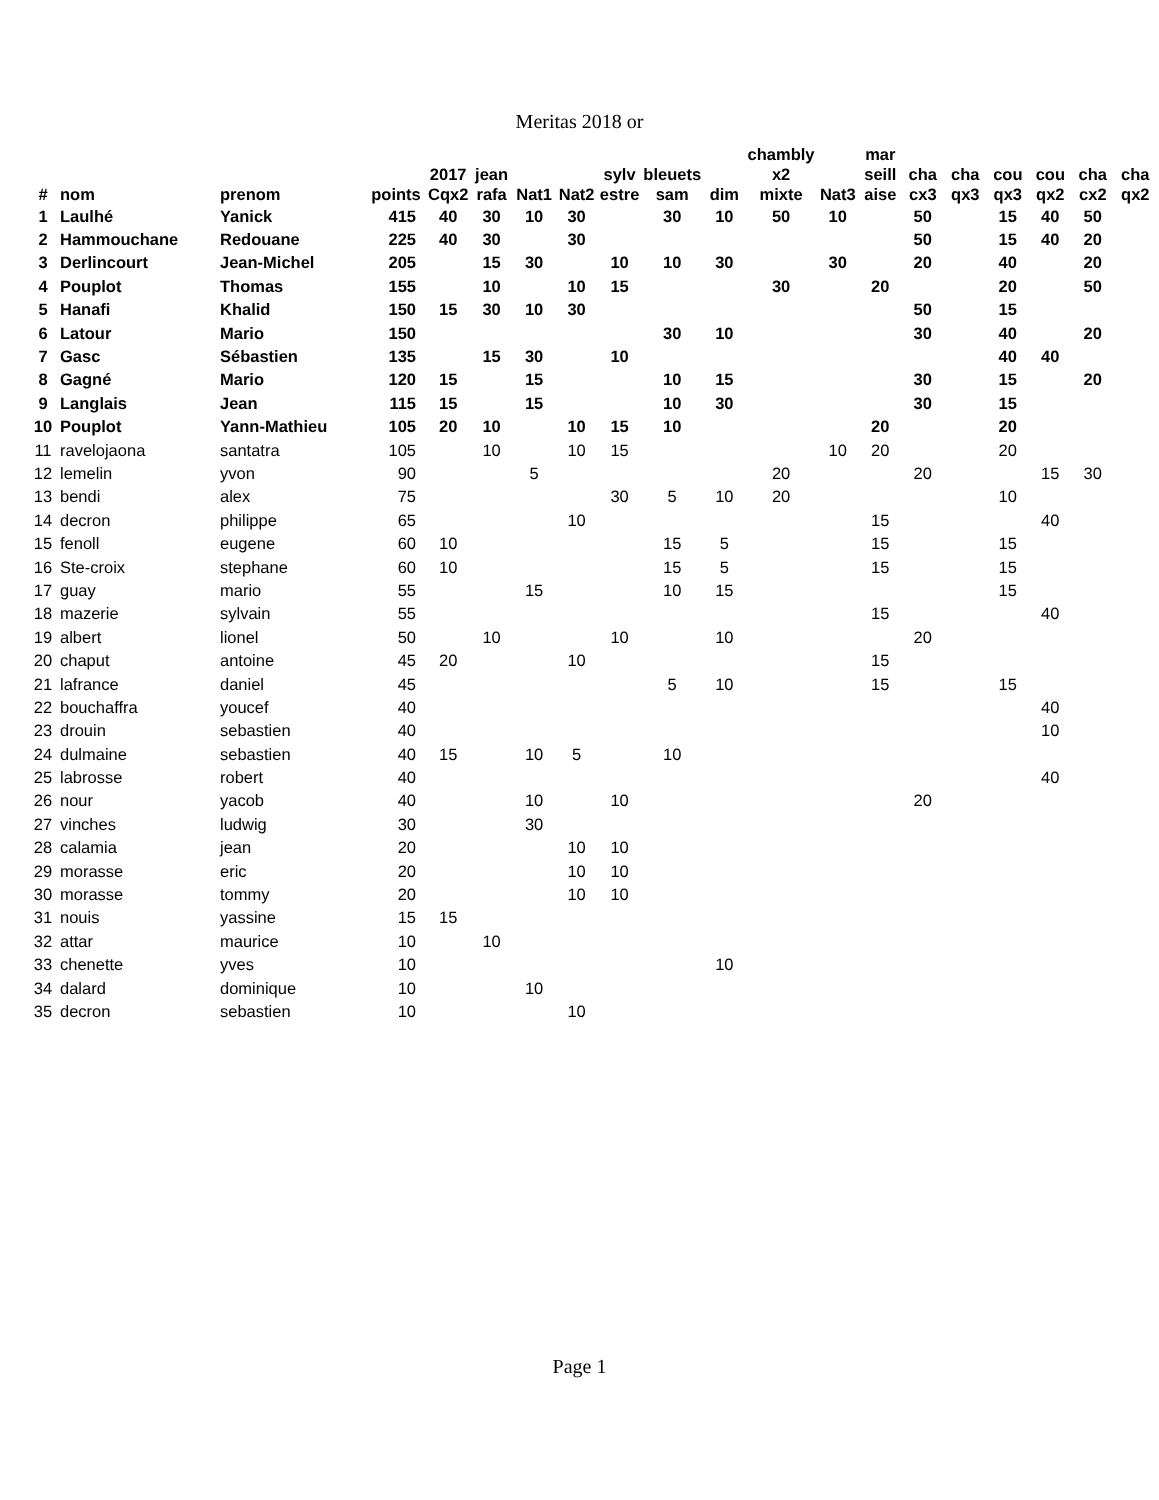Meritas 2018 or
| # | nom | prenom | points | 2017 Cqx2 | jean rafa | Nat1 | Nat2 | sylv estre | bleuets sam | dim | chambly x2 mixte | Nat3 | mar seill aise | cha cx3 | cha qx3 | cou qx3 | cou qx2 | cha cx2 | cha qx2 |
| --- | --- | --- | --- | --- | --- | --- | --- | --- | --- | --- | --- | --- | --- | --- | --- | --- | --- | --- | --- |
| 1 | Laulhé | Yanick | 415 | 40 | 30 | 10 | 30 | | 30 | 10 | 50 | 10 | | 50 | | 15 | 40 | 50 | |
| 2 | Hammouchane | Redouane | 225 | 40 | 30 | | 30 | | | | | | | 50 | | 15 | 40 | 20 | |
| 3 | Derlincourt | Jean-Michel | 205 | | 15 | 30 | | 10 | 10 | 30 | | 30 | | 20 | | 40 | | 20 | |
| 4 | Pouplot | Thomas | 155 | | 10 | | 10 | 15 | | | 30 | | 20 | | | 20 | | 50 | |
| 5 | Hanafi | Khalid | 150 | 15 | 30 | 10 | 30 | | | | | | | 50 | | 15 | | | |
| 6 | Latour | Mario | 150 | | | | | | 30 | 10 | | | | 30 | | 40 | | 20 | |
| 7 | Gasc | Sébastien | 135 | | 15 | 30 | | 10 | | | | | | | | 40 | 40 | | |
| 8 | Gagné | Mario | 120 | 15 | | 15 | | | 10 | 15 | | | | 30 | | 15 | | 20 | |
| 9 | Langlais | Jean | 115 | 15 | | 15 | | | 10 | 30 | | | | 30 | | 15 | | | |
| 10 | Pouplot | Yann-Mathieu | 105 | 20 | 10 | | 10 | 15 | 10 | | | | 20 | | | 20 | | | |
| 11 | ravelojaona | santatra | 105 | | 10 | | 10 | 15 | | | | 10 | 20 | | | 20 | | | |
| 12 | lemelin | yvon | 90 | | | 5 | | | | | 20 | | | 20 | | | 15 | 30 | |
| 13 | bendi | alex | 75 | | | | | 30 | 5 | 10 | 20 | | | | | 10 | | | |
| 14 | decron | philippe | 65 | | | | 10 | | | | | | 15 | | | | 40 | | |
| 15 | fenoll | eugene | 60 | 10 | | | | | 15 | 5 | | | 15 | | | 15 | | | |
| 16 | Ste-croix | stephane | 60 | 10 | | | | | 15 | 5 | | | 15 | | | 15 | | | |
| 17 | guay | mario | 55 | | | 15 | | | 10 | 15 | | | | | | 15 | | | |
| 18 | mazerie | sylvain | 55 | | | | | | | | | | 15 | | | | 40 | | |
| 19 | albert | lionel | 50 | | 10 | | | 10 | | 10 | | | | 20 | | | | | |
| 20 | chaput | antoine | 45 | 20 | | | 10 | | | | | | 15 | | | | | | |
| 21 | lafrance | daniel | 45 | | | | | | 5 | 10 | | | 15 | | | 15 | | | |
| 22 | bouchaffra | youcef | 40 | | | | | | | | | | | | | | 40 | | |
| 23 | drouin | sebastien | 40 | | | | | | | | | | | | | | 10 | | |
| 24 | dulmaine | sebastien | 40 | 15 | | 10 | 5 | | 10 | | | | | | | | | | |
| 25 | labrosse | robert | 40 | | | | | | | | | | | | | | 40 | | |
| 26 | nour | yacob | 40 | | | 10 | | 10 | | | | | | 20 | | | | | |
| 27 | vinches | ludwig | 30 | | | 30 | | | | | | | | | | | | | |
| 28 | calamia | jean | 20 | | | | 10 | 10 | | | | | | | | | | | |
| 29 | morasse | eric | 20 | | | | 10 | 10 | | | | | | | | | | | |
| 30 | morasse | tommy | 20 | | | | 10 | 10 | | | | | | | | | | | |
| 31 | nouis | yassine | 15 | 15 | | | | | | | | | | | | | | | |
| 32 | attar | maurice | 10 | | 10 | | | | | | | | | | | | | | |
| 33 | chenette | yves | 10 | | | | | | | 10 | | | | | | | | | |
| 34 | dalard | dominique | 10 | | | 10 | | | | | | | | | | | | | |
| 35 | decron | sebastien | 10 | | | | 10 | | | | | | | | | | | | |
Page 1